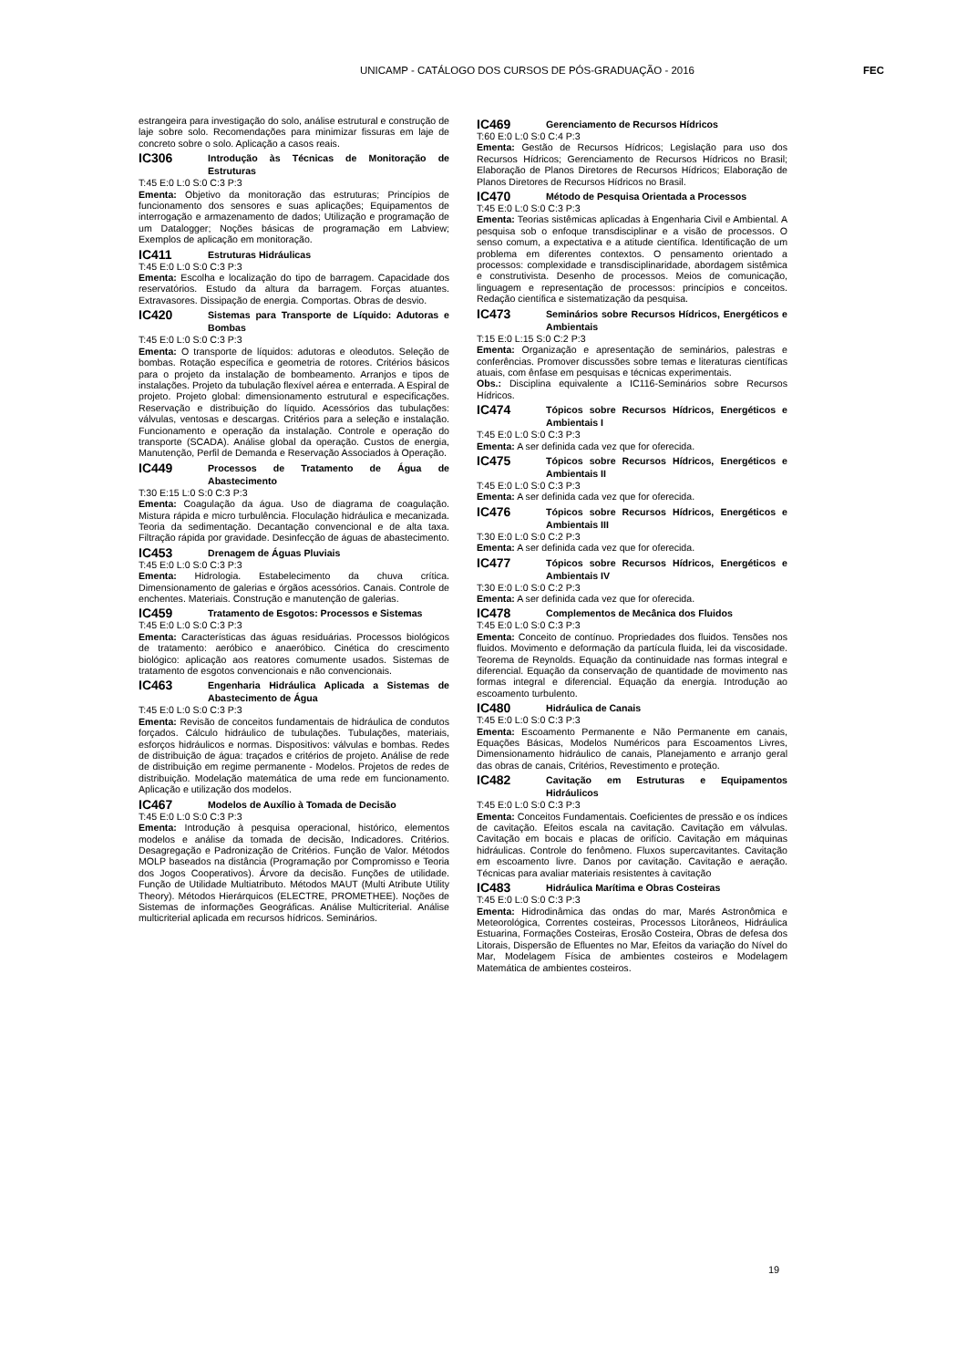UNICAMP - CATÁLOGO DOS CURSOS DE PÓS-GRADUAÇÃO - 2016 FEC
estrangeira para investigação do solo, análise estrutural e construção de laje sobre solo. Recomendações para minimizar fissuras em laje de concreto sobre o solo. Aplicação a casos reais.
IC306 Introdução às Técnicas de Monitoração de Estruturas
T:45 E:0 L:0 S:0 C:3 P:3
Ementa: Objetivo da monitoração das estruturas; Princípios de funcionamento dos sensores e suas aplicações; Equipamentos de interrogação e armazenamento de dados; Utilização e programação de um Datalogger; Noções básicas de programação em Labview; Exemplos de aplicação em monitoração.
IC411 Estruturas Hidráulicas
T:45 E:0 L:0 S:0 C:3 P:3
Ementa: Escolha e localização do tipo de barragem. Capacidade dos reservatórios. Estudo da altura da barragem. Forças atuantes. Extravasores. Dissipação de energia. Comportas. Obras de desvio.
IC420 Sistemas para Transporte de Líquido: Adutoras e Bombas
T:45 E:0 L:0 S:0 C:3 P:3
Ementa: O transporte de líquidos: adutoras e oleodutos. Seleção de bombas. Rotação específica e geometria de rotores. Critérios básicos para o projeto da instalação de bombeamento. Arranjos e tipos de instalações. Projeto da tubulação flexível aérea e enterrada. A Espiral de projeto. Projeto global: dimensionamento estrutural e especificações. Reservação e distribuição do líquido. Acessórios das tubulações: válvulas, ventosas e descargas. Critérios para a seleção e instalação. Funcionamento e operação da instalação. Controle e operação do transporte (SCADA). Análise global da operação. Custos de energia, Manutenção, Perfil de Demanda e Reservação Associados à Operação.
IC449 Processos de Tratamento de Água de Abastecimento
T:30 E:15 L:0 S:0 C:3 P:3
Ementa: Coagulação da água. Uso de diagrama de coagulação. Mistura rápida e micro turbulência. Floculação hidráulica e mecanizada. Teoria da sedimentação. Decantação convencional e de alta taxa. Filtração rápida por gravidade. Desinfecção de águas de abastecimento.
IC453 Drenagem de Águas Pluviais
T:45 E:0 L:0 S:0 C:3 P:3
Ementa: Hidrologia. Estabelecimento da chuva crítica. Dimensionamento de galerias e órgãos acessórios. Canais. Controle de enchentes. Materiais. Construção e manutenção de galerias.
IC459 Tratamento de Esgotos: Processos e Sistemas
T:45 E:0 L:0 S:0 C:3 P:3
Ementa: Características das águas residuárias. Processos biológicos de tratamento: aeróbico e anaeróbico. Cinética do crescimento biológico: aplicação aos reatores comumente usados. Sistemas de tratamento de esgotos convencionais e não convencionais.
IC463 Engenharia Hidráulica Aplicada a Sistemas de Abastecimento de Água
T:45 E:0 L:0 S:0 C:3 P:3
Ementa: Revisão de conceitos fundamentais de hidráulica de condutos forçados. Cálculo hidráulico de tubulações. Tubulações, materiais, esforços hidráulicos e normas. Dispositivos: válvulas e bombas. Redes de distribuição de água: traçados e critérios de projeto. Análise de rede de distribuição em regime permanente - Modelos. Projetos de redes de distribuição. Modelação matemática de uma rede em funcionamento. Aplicação e utilização dos modelos.
IC467 Modelos de Auxílio à Tomada de Decisão
T:45 E:0 L:0 S:0 C:3 P:3
Ementa: Introdução à pesquisa operacional, histórico, elementos modelos e análise da tomada de decisão, Indicadores. Critérios. Desagregação e Padronização de Critérios. Função de Valor. Métodos MOLP baseados na distância (Programação por Compromisso e Teoria dos Jogos Cooperativos). Árvore da decisão. Funções de utilidade. Função de Utilidade Multiatributo. Métodos MAUT (Multi Atribute Utility Theory). Métodos Hierárquicos (ELECTRE, PROMETHEE). Noções de Sistemas de informações Geográficas. Análise Multicriterial. Análise multicriterial aplicada em recursos hídricos. Seminários.
IC469 Gerenciamento de Recursos Hídricos
T:60 E:0 L:0 S:0 C:4 P:3
Ementa: Gestão de Recursos Hídricos; Legislação para uso dos Recursos Hídricos; Gerenciamento de Recursos Hídricos no Brasil; Elaboração de Planos Diretores de Recursos Hídricos; Elaboração de Planos Diretores de Recursos Hídricos no Brasil.
IC470 Método de Pesquisa Orientada a Processos
T:45 E:0 L:0 S:0 C:3 P:3
Ementa: Teorias sistêmicas aplicadas à Engenharia Civil e Ambiental. A pesquisa sob o enfoque transdisciplinar e a visão de processos. O senso comum, a expectativa e a atitude científica. Identificação de um problema em diferentes contextos. O pensamento orientado a processos: complexidade e transdisciplinaridade, abordagem sistêmica e construtivista. Desenho de processos. Meios de comunicação, linguagem e representação de processos: princípios e conceitos. Redação científica e sistematização da pesquisa.
IC473 Seminários sobre Recursos Hídricos, Energéticos e Ambientais
T:15 E:0 L:15 S:0 C:2 P:3
Ementa: Organização e apresentação de seminários, palestras e conferências. Promover discussões sobre temas e literaturas científicas atuais, com ênfase em pesquisas e técnicas experimentais.
Obs.: Disciplina equivalente a IC116-Seminários sobre Recursos Hídricos.
IC474 Tópicos sobre Recursos Hídricos, Energéticos e Ambientais I
T:45 E:0 L:0 S:0 C:3 P:3
Ementa: A ser definida cada vez que for oferecida.
IC475 Tópicos sobre Recursos Hídricos, Energéticos e Ambientais II
T:45 E:0 L:0 S:0 C:3 P:3
Ementa: A ser definida cada vez que for oferecida.
IC476 Tópicos sobre Recursos Hídricos, Energéticos e Ambientais III
T:30 E:0 L:0 S:0 C:2 P:3
Ementa: A ser definida cada vez que for oferecida.
IC477 Tópicos sobre Recursos Hídricos, Energéticos e Ambientais IV
T:30 E:0 L:0 S:0 C:2 P:3
Ementa: A ser definida cada vez que for oferecida.
IC478 Complementos de Mecânica dos Fluidos
T:45 E:0 L:0 S:0 C:3 P:3
Ementa: Conceito de contínuo. Propriedades dos fluidos. Tensões nos fluidos. Movimento e deformação da partícula fluida, lei da viscosidade. Teorema de Reynolds. Equação da continuidade nas formas integral e diferencial. Equação da conservação de quantidade de movimento nas formas integral e diferencial. Equação da energia. Introdução ao escoamento turbulento.
IC480 Hidráulica de Canais
T:45 E:0 L:0 S:0 C:3 P:3
Ementa: Escoamento Permanente e Não Permanente em canais, Equações Básicas, Modelos Numéricos para Escoamentos Livres, Dimensionamento hidráulico de canais, Planejamento e arranjo geral das obras de canais, Critérios, Revestimento e proteção.
IC482 Cavitação em Estruturas e Equipamentos Hidráulicos
T:45 E:0 L:0 S:0 C:3 P:3
Ementa: Conceitos Fundamentais. Coeficientes de pressão e os índices de cavitação. Efeitos escala na cavitação. Cavitação em válvulas. Cavitação em bocais e placas de orifício. Cavitação em máquinas hidráulicas. Controle do fenômeno. Fluxos supercavitantes. Cavitação em escoamento livre. Danos por cavitação. Cavitação e aeração. Técnicas para avaliar materiais resistentes à cavitação
IC483 Hidráulica Marítima e Obras Costeiras
T:45 E:0 L:0 S:0 C:3 P:3
Ementa: Hidrodinâmica das ondas do mar, Marés Astronômica e Meteorológica, Correntes costeiras, Processos Litorâneos, Hidráulica Estuarina, Formações Costeiras, Erosão Costeira, Obras de defesa dos Litorais, Dispersão de Efluentes no Mar, Efeitos da variação do Nível do Mar, Modelagem Física de ambientes costeiros e Modelagem Matemática de ambientes costeiros.
19